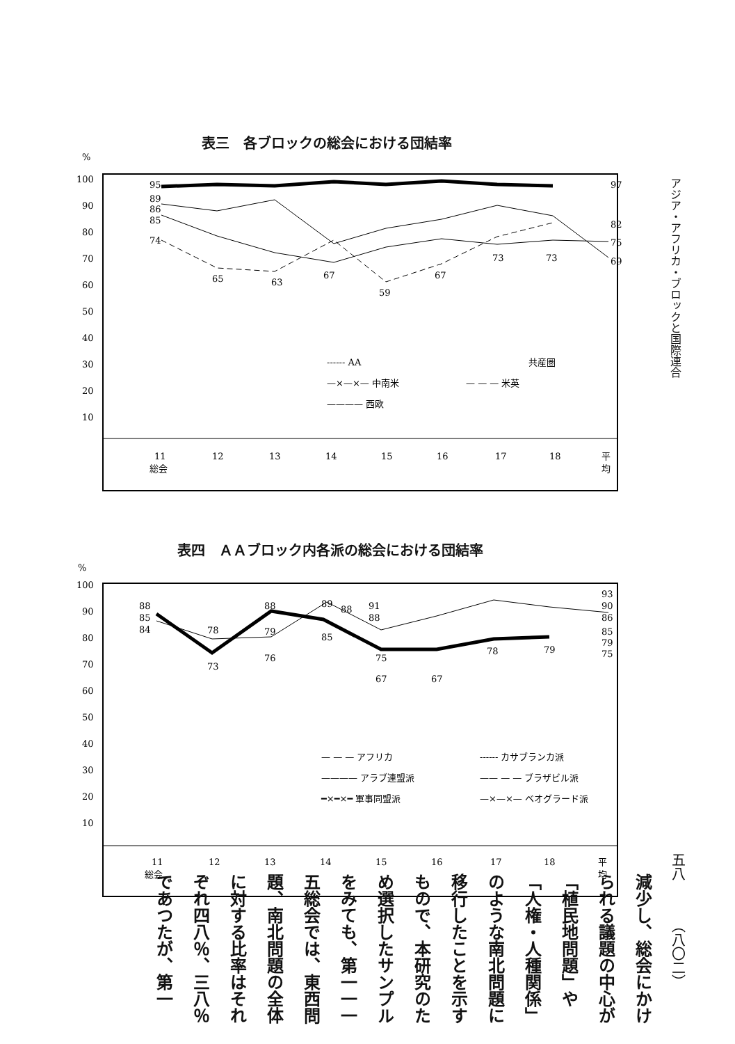表三　各ブロックの総会における団結率
%
100
90
80
70
60
50
40
30
20
10
95
89
86
85
74
65
63
67
59
67
73
73
97
82
75
69
------ AA
共産圏
—×—×— 中南米
— — — 米英
———— 西欧
11
総会
12
13
14
15
16
17
18
平
均
アジア・アフリカ・ブロックと国際連合
表四　ＡＡブロック内各派の総会における団結率
%
100
90
80
70
60
50
40
30
20
10
88
85
84
78
73
88
79
76
89
85
88
91
88
75
67
67
78
79
93
90
86
85
79
75
— — — アフリカ
------ カサブランカ派
———— アラブ連盟派
—— — — ブラザビル派
━×━×━ 軍事同盟派
—×—×— ベオグラード派
11
総会
12
13
14
15
16
17
18
平
均
五八
（八〇二）
減少し、総会にかけられる議題の中心が「植民地問題」や「人権・人種関係」のような南北問題に移行したことを示すもので、本研究のため選択したサンプルをみても、第一一一五総会では、東西問題、南北問題の全体に対する比率はそれぞれ四八％、三八％であつたが、第一